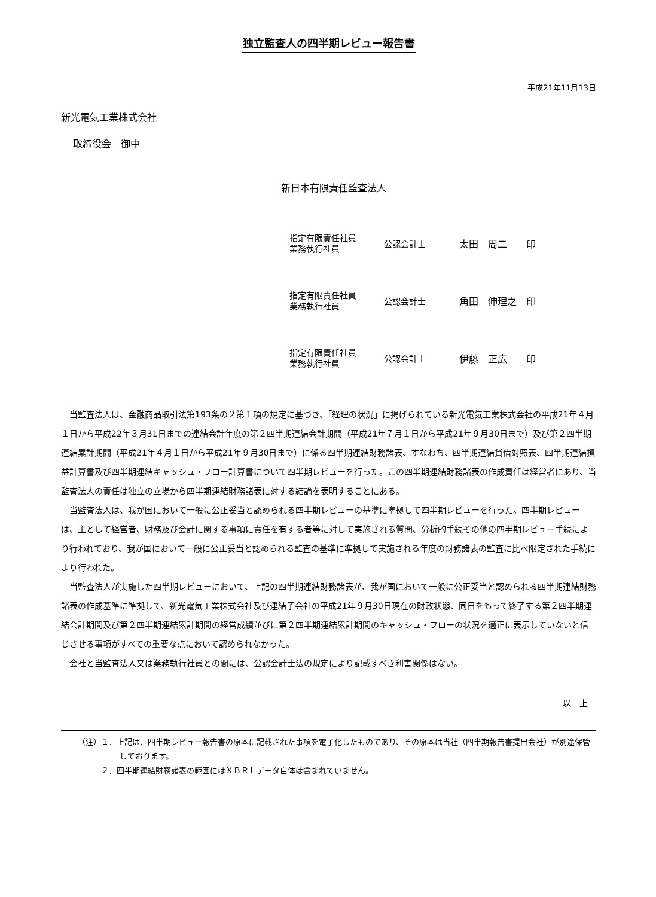独立監査人の四半期レビュー報告書
平成21年11月13日
新光電気工業株式会社
取締役会　御中
新日本有限責任監査法人
指定有限責任社員
業務執行社員
公認会計士 太田　周二　　印
指定有限責任社員
業務執行社員
公認会計士 角田　伸理之　印
指定有限責任社員
業務執行社員
公認会計士 伊藤　正広　　印
当監査法人は、金融商品取引法第193条の２第１項の規定に基づき、「経理の状況」に掲げられている新光電気工業株式会社の平成21年４月１日から平成22年３月31日までの連結会計年度の第２四半期連結会計期間（平成21年７月１日から平成21年９月30日まで）及び第２四半期連結累計期間（平成21年４月１日から平成21年９月30日まで）に係る四半期連結財務諸表、すなわち、四半期連結貸借対照表、四半期連結損益計算書及び四半期連結キャッシュ・フロー計算書について四半期レビューを行った。この四半期連結財務諸表の作成責任は経営者にあり、当監査法人の責任は独立の立場から四半期連結財務諸表に対する結論を表明することにある。
当監査法人は、我が国において一般に公正妥当と認められる四半期レビューの基準に準拠して四半期レビューを行った。四半期レビューは、主として経営者、財務及び会計に関する事項に責任を有する者等に対して実施される質問、分析的手続その他の四半期レビュー手続により行われており、我が国において一般に公正妥当と認められる監査の基準に準拠して実施される年度の財務諸表の監査に比べ限定された手続により行われた。
当監査法人が実施した四半期レビューにおいて、上記の四半期連結財務諸表が、我が国において一般に公正妥当と認められる四半期連結財務諸表の作成基準に準拠して、新光電気工業株式会社及び連結子会社の平成21年９月30日現在の財政状態、同日をもって終了する第２四半期連結会計期間及び第２四半期連結累計期間の経営成績並びに第２四半期連結累計期間のキャッシュ・フローの状況を適正に表示していないと信じさせる事項がすべての重要な点において認められなかった。
会社と当監査法人又は業務執行社員との間には、公認会計士法の規定により記載すべき利害関係はない。
以　上
（注）１．上記は、四半期レビュー報告書の原本に記載された事項を電子化したものであり、その原本は当社（四半期報告書提出会社）が別途保管しております。
　　　２．四半期連結財務諸表の範囲にはＸＢＲＬデータ自体は含まれていません。